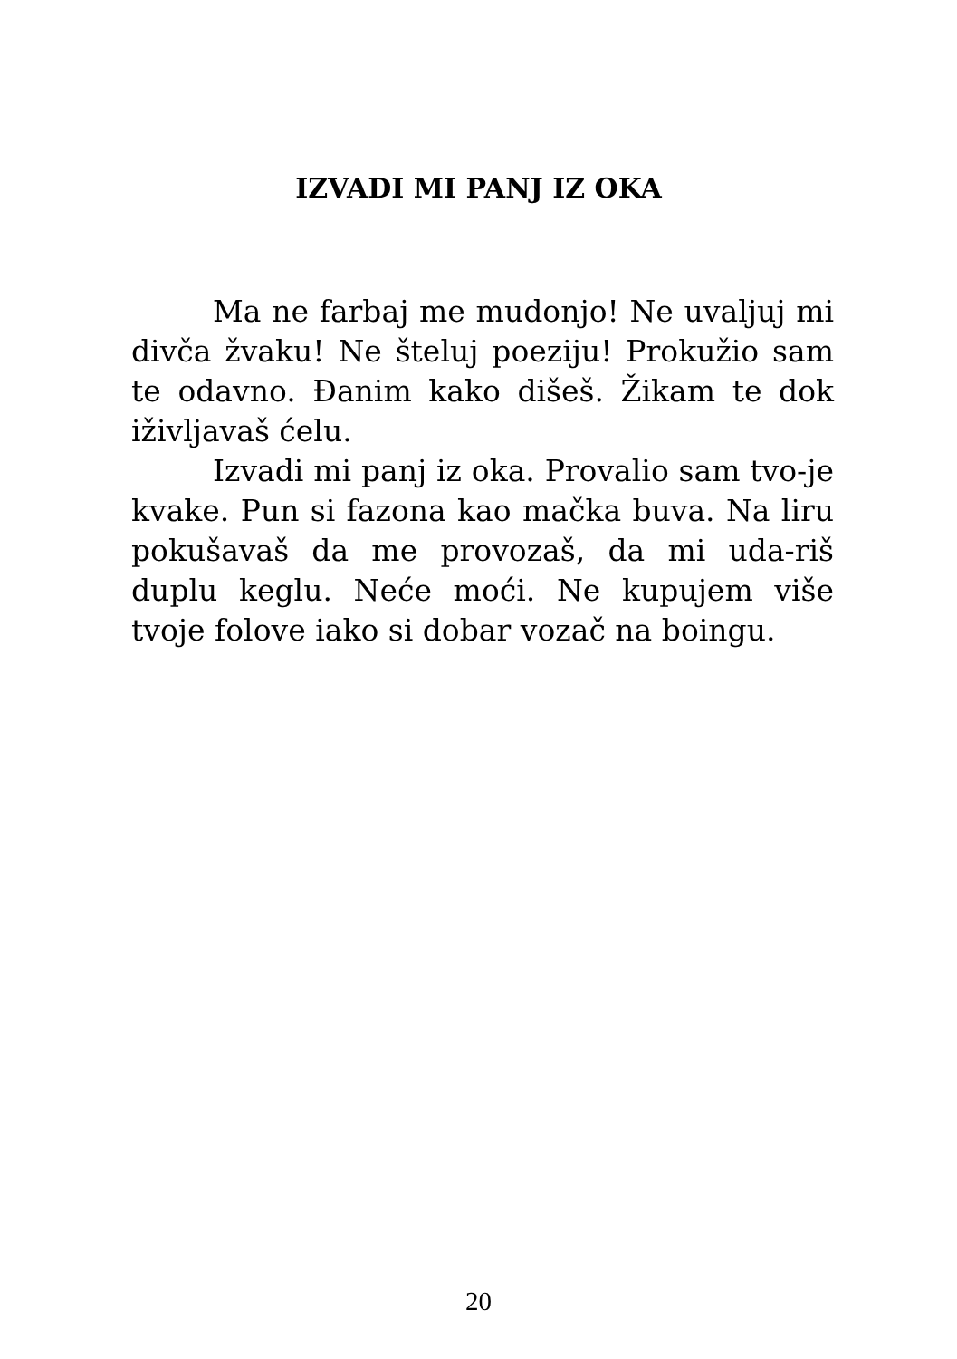IZVADI MI PANJ IZ OKA
Ma ne farbaj me mudonjo! Ne uvaljuj mi divča žvaku! Ne šteluj poeziju! Prokužio sam te odavno. Đanim kako dišeš. Žikam te dok iživljavaš ćelu.
Izvadi mi panj iz oka. Provalio sam tvo-je kvake. Pun si fazona kao mačka buva. Na liru pokušavaš da me provozaš, da mi uda-riš duplu keglu. Neće moći. Ne kupujem više tvoje folove iako si dobar vozač na boingu.
20